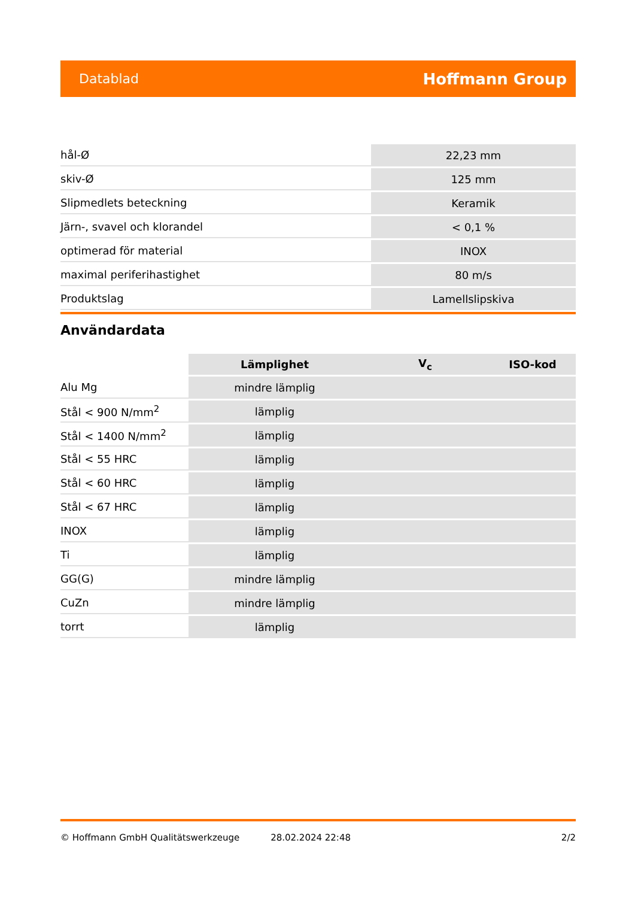Datablad Hoffmann Group
| hål-Ø | 22,23 mm |
| skiv-Ø | 125 mm |
| Slipmedlets beteckning | Keramik |
| Järn-, svavel och klorandel | < 0,1 % |
| optimerad för material | INOX |
| maximal periferihastighet | 80 m/s |
| Produktslag | Lamellslipskiva |
Användardata
| | Lämplighet | V<sub>c</sub> | ISO-kod |
| --- | --- | --- | --- |
| Alu Mg | mindre lämplig | | |
| Stål < 900 N/mm<sup>2</sup> | lämplig | | |
| Stål < 1400 N/mm<sup>2</sup> | lämplig | | |
| Stål < 55 HRC | lämplig | | |
| Stål < 60 HRC | lämplig | | |
| Stål < 67 HRC | lämplig | | |
| INOX | lämplig | | |
| Ti | lämplig | | |
| GG(G) | mindre lämplig | | |
| CuZn | mindre lämplig | | |
| torrt | lämplig | | |
© Hoffmann GmbH Qualitätswerkzeuge 28.02.2024 22:48 2/2